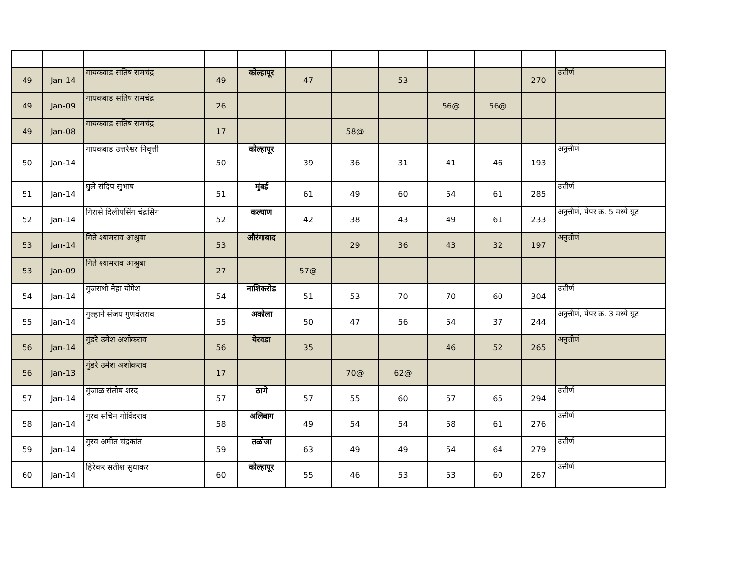| 49 | Jan-14 | गायकवाड सतिष रामचंद्र | 49 | कोल्हापूर | 47 | | 53 | | | 270 | उत्तीर्ण |
| 49 | Jan-09 | गायकवाड सतिष रामचंद्र | 26 | | | | | 56@ | 56@ | | |
| 49 | Jan-08 | गायकवाड सतिष रामचंद्र | 17 | | | 58@ | | | | | |
| 50 | Jan-14 | गायकवाड उत्तरेश्वर निवृत्ती | 50 | कोल्हापूर | 39 | 36 | 31 | 41 | 46 | 193 | अनुत्तीर्ण |
| 51 | Jan-14 | घुले संदिप सुभाष | 51 | मुंबई | 61 | 49 | 60 | 54 | 61 | 285 | उत्तीर्ण |
| 52 | Jan-14 | गिरासे दिलीपसिंग चंद्रसिंग | 52 | कल्याण | 42 | 38 | 43 | 49 | 61 | 233 | अनुत्तीर्ण, पेपर क्र. 5 मध्ये सूट |
| 53 | Jan-14 | गिते श्यामराव आश्रुबा | 53 | औरंगाबाद | | 29 | 36 | 43 | 32 | 197 | अनुत्तीर्ण |
| 53 | Jan-09 | गिते श्यामराव आश्रुबा | 27 | | 57@ | | | | | | |
| 54 | Jan-14 | गुजराथी नेहा योगेश | 54 | नाशिकरोड | 51 | 53 | 70 | 70 | 60 | 304 | उत्तीर्ण |
| 55 | Jan-14 | गुल्हाने संजय गुणवंतराव | 55 | अकोला | 50 | 47 | 56 | 54 | 37 | 244 | अनुत्तीर्ण, पेपर क्र. 3 मध्ये सूट |
| 56 | Jan-14 | गुंडरे उमेश अशोकराव | 56 | येरवडा | 35 | | | 46 | 52 | 265 | अनुत्तीर्ण |
| 56 | Jan-13 | गुंडरे उमेश अशोकराव | 17 | | | 70@ | 62@ | | | | |
| 57 | Jan-14 | गुंजाळ संतोष शरद | 57 | ठाणे | 57 | 55 | 60 | 57 | 65 | 294 | उत्तीर्ण |
| 58 | Jan-14 | गुरव सचिन गोविंदराव | 58 | अलिबाग | 49 | 54 | 54 | 58 | 61 | 276 | उत्तीर्ण |
| 59 | Jan-14 | गुरव अमीत चंद्रकांत | 59 | तळोजा | 63 | 49 | 49 | 54 | 64 | 279 | उत्तीर्ण |
| 60 | Jan-14 | हिरेकर सतीश सुधाकर | 60 | कोल्हापूर | 55 | 46 | 53 | 53 | 60 | 267 | उत्तीर्ण |